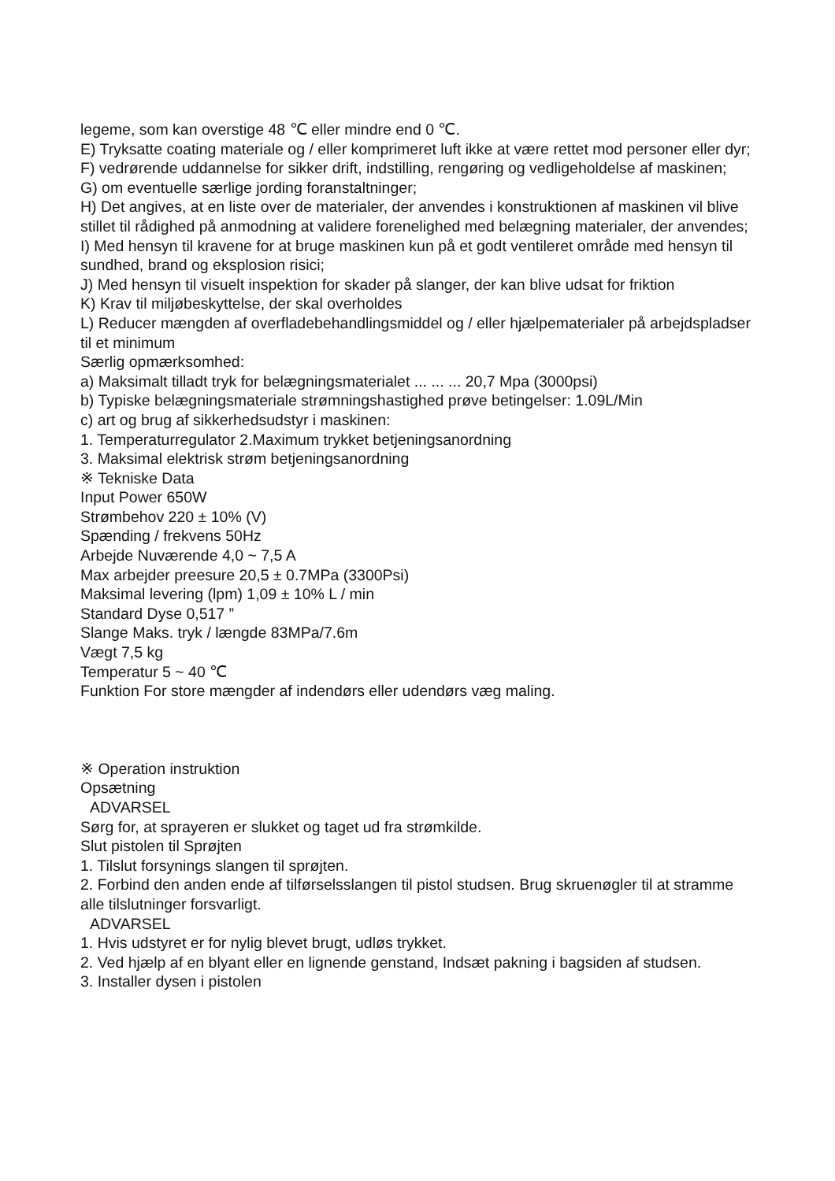legeme, som kan overstige 48 ℃ eller mindre end 0 ℃.
E) Tryksatte coating materiale og / eller komprimeret luft ikke at være rettet mod personer eller dyr;
F) vedrørende uddannelse for sikker drift, indstilling, rengøring og vedligeholdelse af maskinen;
G) om eventuelle særlige jording foranstaltninger;
H) Det angives, at en liste over de materialer, der anvendes i konstruktionen af maskinen vil blive stillet til rådighed på anmodning at validere forenelighed med belægning materialer, der anvendes;
I) Med hensyn til kravene for at bruge maskinen kun på et godt ventileret område med hensyn til sundhed, brand og eksplosion risici;
J) Med hensyn til visuelt inspektion for skader på slanger, der kan blive udsat for friktion
K) Krav til miljøbeskyttelse, der skal overholdes
L) Reducer mængden af overfladebehandlingsmiddel og / eller hjælpematerialer på arbejdspladser til et minimum
Særlig opmærksomhed:
a) Maksimalt tilladt tryk for belægningsmaterialet ... ... ... 20,7 Mpa (3000psi)
b) Typiske belægningsmateriale strømningshastighed prøve betingelser: 1.09L/Min
c) art og brug af sikkerhedsudstyr i maskinen:
1. Temperaturregulator 2.Maximum trykket betjeningsanordning
3. Maksimal elektrisk strøm betjeningsanordning
※ Tekniske Data
Input Power 650W
Strømbehov 220 ± 10% (V)
Spænding / frekvens 50Hz
Arbejde Nuværende 4,0 ~ 7,5 A
Max arbejder preesure 20,5 ± 0.7MPa (3300Psi)
Maksimal levering (lpm) 1,09 ± 10% L / min
Standard Dyse 0,517 ”
Slange Maks. tryk / længde 83MPa/7.6m
Vægt 7,5 kg
Temperatur 5 ~ 40 ℃
Funktion For store mængder af indendørs eller udendørs væg maling.
※ Operation instruktion
Opsætning
ADVARSEL
Sørg for, at sprayeren er slukket og taget ud fra strømkilde.
Slut pistolen til Sprøjten
1. Tilslut forsynings slangen til sprøjten.
2. Forbind den anden ende af tilførselsslangen til pistol studsen. Brug skruenøgler til at stramme alle tilslutninger forsvarligt.
ADVARSEL
1. Hvis udstyret er for nylig blevet brugt, udløs trykket.
2. Ved hjælp af en blyant eller en lignende genstand, Indsæt pakning i bagsiden af studsen.
3. Installer dysen i pistolen